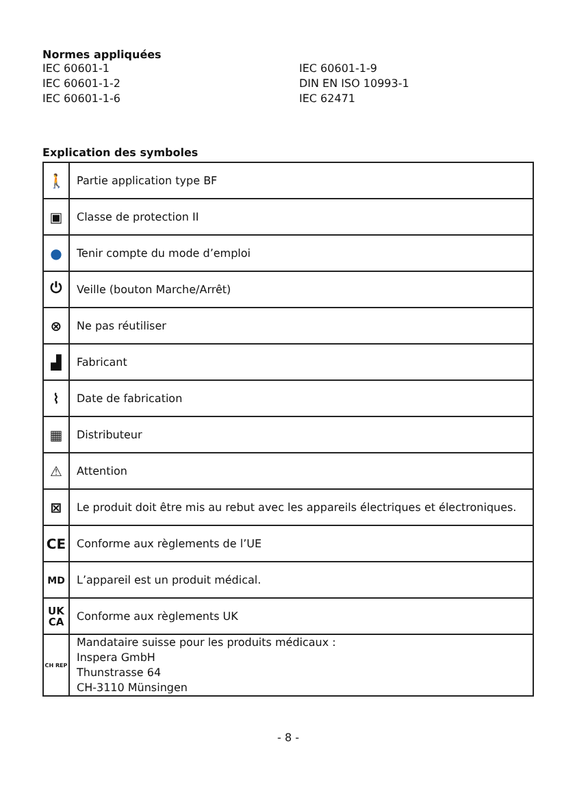Normes appliquées
IEC 60601-1
IEC 60601-1-9
IEC 60601-1-2
DIN EN ISO 10993-1
IEC 60601-1-6
IEC 62471
Explication des symboles
| 🚶 | Partie application type BF |
| ▣ | Classe de protection II |
| ● | Tenir compte du mode d’emploi |
| ⏻ | Veille (bouton Marche/Arrêt) |
| ⊗ | Ne pas réutiliser |
| ▟ | Fabricant |
| ⌇ | Date de fabrication |
| ▦ | Distributeur |
| ⚠ | Attention |
| ⊠ | Le produit doit être mis au rebut avec les appareils électriques et électroniques. |
| CE | Conforme aux règlements de l’UE |
| MD | L’appareil est un produit médical. |
| UK CA | Conforme aux règlements UK |
| CH REP | Mandataire suisse pour les produits médicaux : Inspera GmbH Thunstrasse 64 CH-3110 Münsingen |
- 8 -